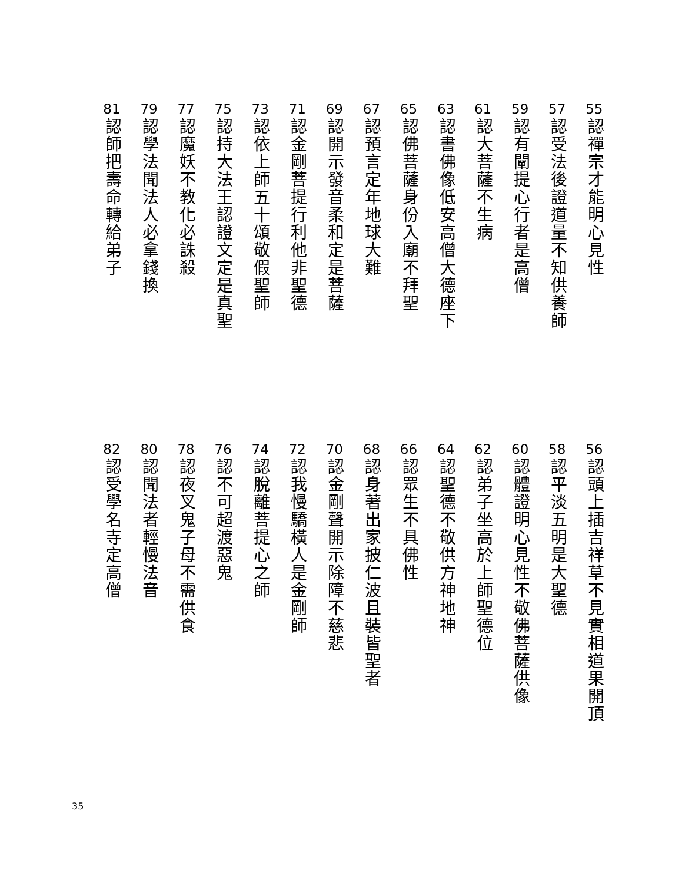55
認禪宗才能明心見性
57
認受法後證道量不知供養師
59
認有闡提心行者是高僧
61
認大菩薩不生病
63
認書佛像低安高僧大德座下
65
認佛菩薩身份入廟不拜聖
67
認預言定年地球大難
69
認開示發音柔和定是菩薩
71
認金剛菩提行利他非聖德
73
認依上師五十頌敬假聖師
75
認持大法王認證文定是真聖
77
認魔妖不教化必誅殺
79
認學法聞法人必拿錢換
81
認師把壽命轉給弟子
56
認頭上插吉祥草不見實相道果開頂
58
認平淡五明是大聖德
60
認體證明心見性不敬佛菩薩供像
62
認弟子坐高於上師聖德位
64
認聖德不敬供方神地神
66
認眾生不具佛性
68
認身著出家披仁波且裝皆聖者
70
認金剛聲開示除障不慈悲
72
認我慢驕橫人是金剛師
74
認脫離菩提心之師
76
認不可超渡惡鬼
78
認夜叉鬼子母不需供食
80
認聞法者輕慢法音
82
認受學名寺定高僧
35